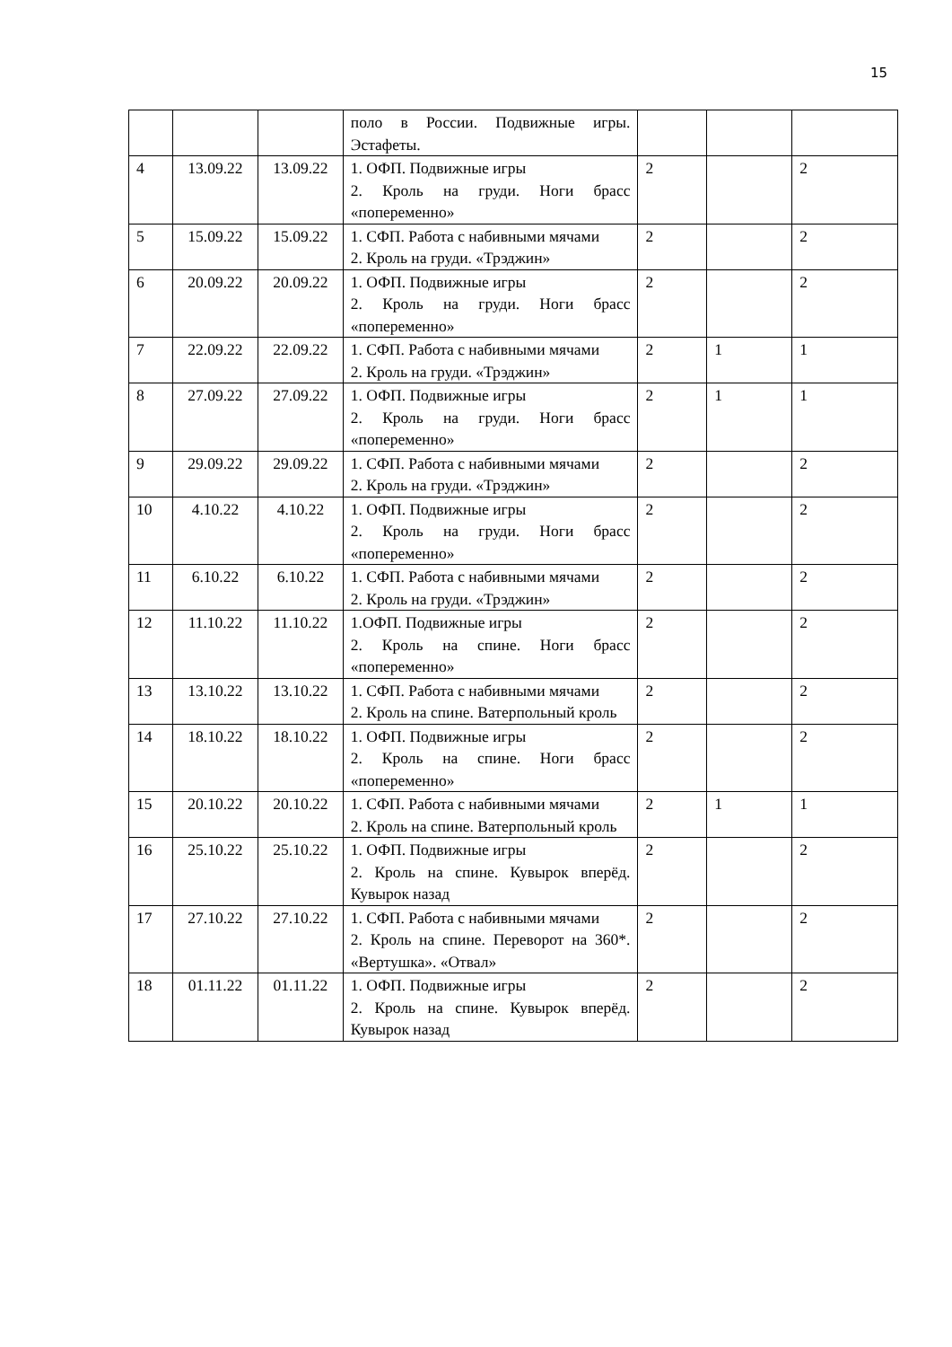15
| | | | поло в России. Подвижные игры. Эстафеты. | | | |
| 4 | 13.09.22 | 13.09.22 | 1. ОФП. Подвижные игры 2. Кроль на груди. Ноги брасс «попеременно» | 2 | | 2 |
| 5 | 15.09.22 | 15.09.22 | 1. СФП. Работа с набивными мячами 2. Кроль на груди. «Трэджин» | 2 | | 2 |
| 6 | 20.09.22 | 20.09.22 | 1. ОФП. Подвижные игры 2. Кроль на груди. Ноги брасс «попеременно» | 2 | | 2 |
| 7 | 22.09.22 | 22.09.22 | 1. СФП. Работа с набивными мячами 2. Кроль на груди. «Трэджин» | 2 | 1 | 1 |
| 8 | 27.09.22 | 27.09.22 | 1. ОФП. Подвижные игры 2. Кроль на груди. Ноги брасс «попеременно» | 2 | 1 | 1 |
| 9 | 29.09.22 | 29.09.22 | 1. СФП. Работа с набивными мячами 2. Кроль на груди. «Трэджин» | 2 | | 2 |
| 10 | 4.10.22 | 4.10.22 | 1. ОФП. Подвижные игры 2. Кроль на груди. Ноги брасс «попеременно» | 2 | | 2 |
| 11 | 6.10.22 | 6.10.22 | 1. СФП. Работа с набивными мячами 2. Кроль на груди. «Трэджин» | 2 | | 2 |
| 12 | 11.10.22 | 11.10.22 | 1.ОФП. Подвижные игры 2. Кроль на спине. Ноги брасс «попеременно» | 2 | | 2 |
| 13 | 13.10.22 | 13.10.22 | 1. СФП. Работа с набивными мячами 2. Кроль на спине. Ватерпольный кроль | 2 | | 2 |
| 14 | 18.10.22 | 18.10.22 | 1. ОФП. Подвижные игры 2. Кроль на спине. Ноги брасс «попеременно» | 2 | | 2 |
| 15 | 20.10.22 | 20.10.22 | 1. СФП. Работа с набивными мячами 2. Кроль на спине. Ватерпольный кроль | 2 | 1 | 1 |
| 16 | 25.10.22 | 25.10.22 | 1. ОФП. Подвижные игры 2. Кроль на спине. Кувырок вперёд. Кувырок назад | 2 | | 2 |
| 17 | 27.10.22 | 27.10.22 | 1. СФП. Работа с набивными мячами 2. Кроль на спине. Переворот на 360*. «Вертушка». «Отвал» | 2 | | 2 |
| 18 | 01.11.22 | 01.11.22 | 1. ОФП. Подвижные игры 2. Кроль на спине. Кувырок вперёд. Кувырок назад | 2 | | 2 |